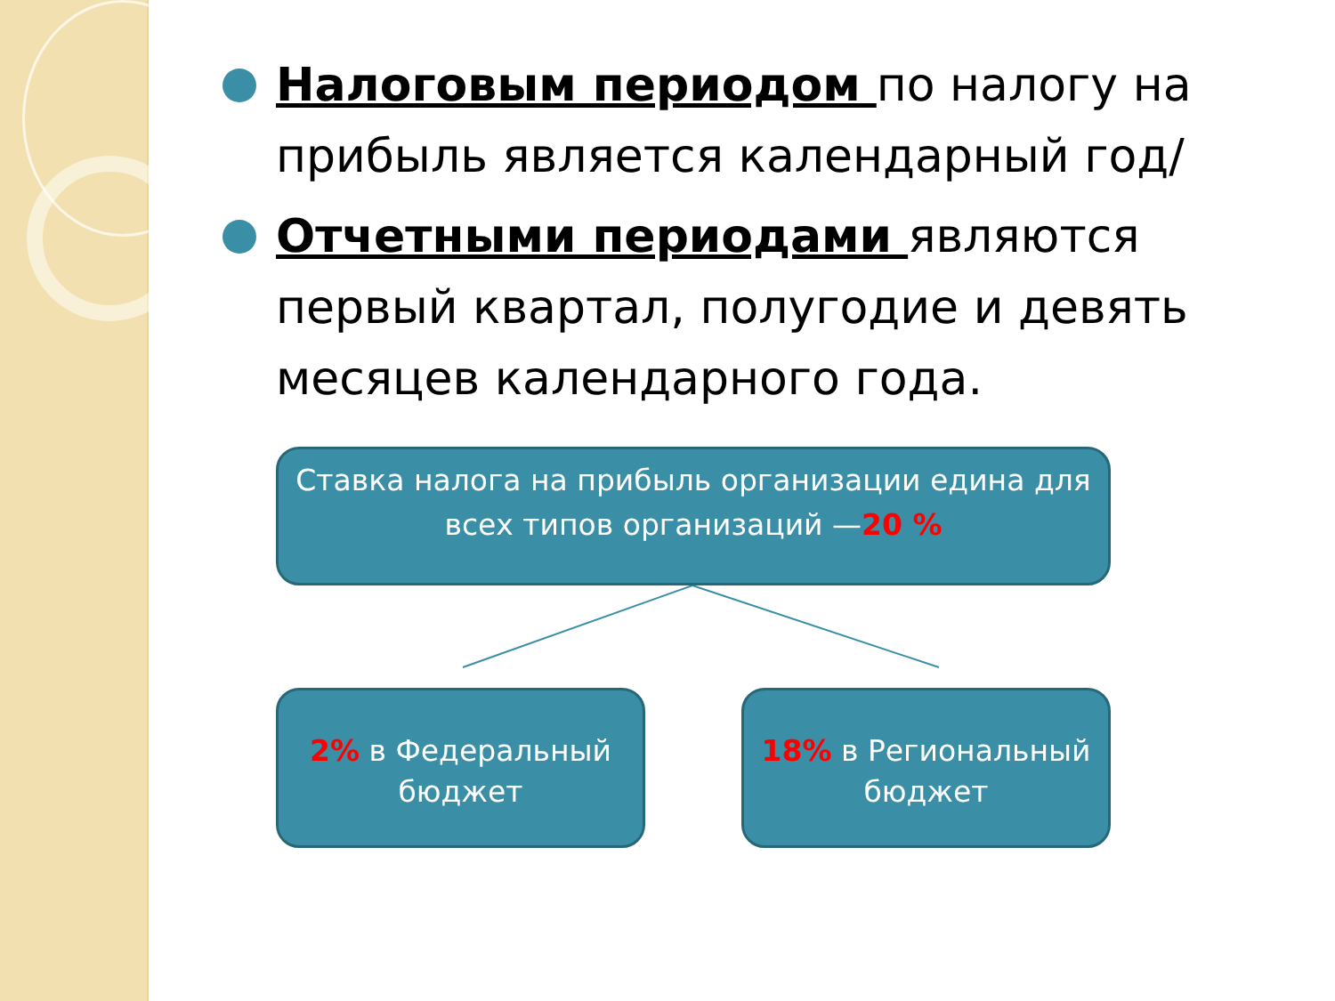Налоговым периодом по налогу на прибыль является календарный год/
Отчетными периодами являются первый квартал, полугодие и девять месяцев календарного года.
Ставка налога на прибыль организации единa для
всех типов организаций —20 %
2% в Федеральный
бюджет
18% в Региональный
бюджет